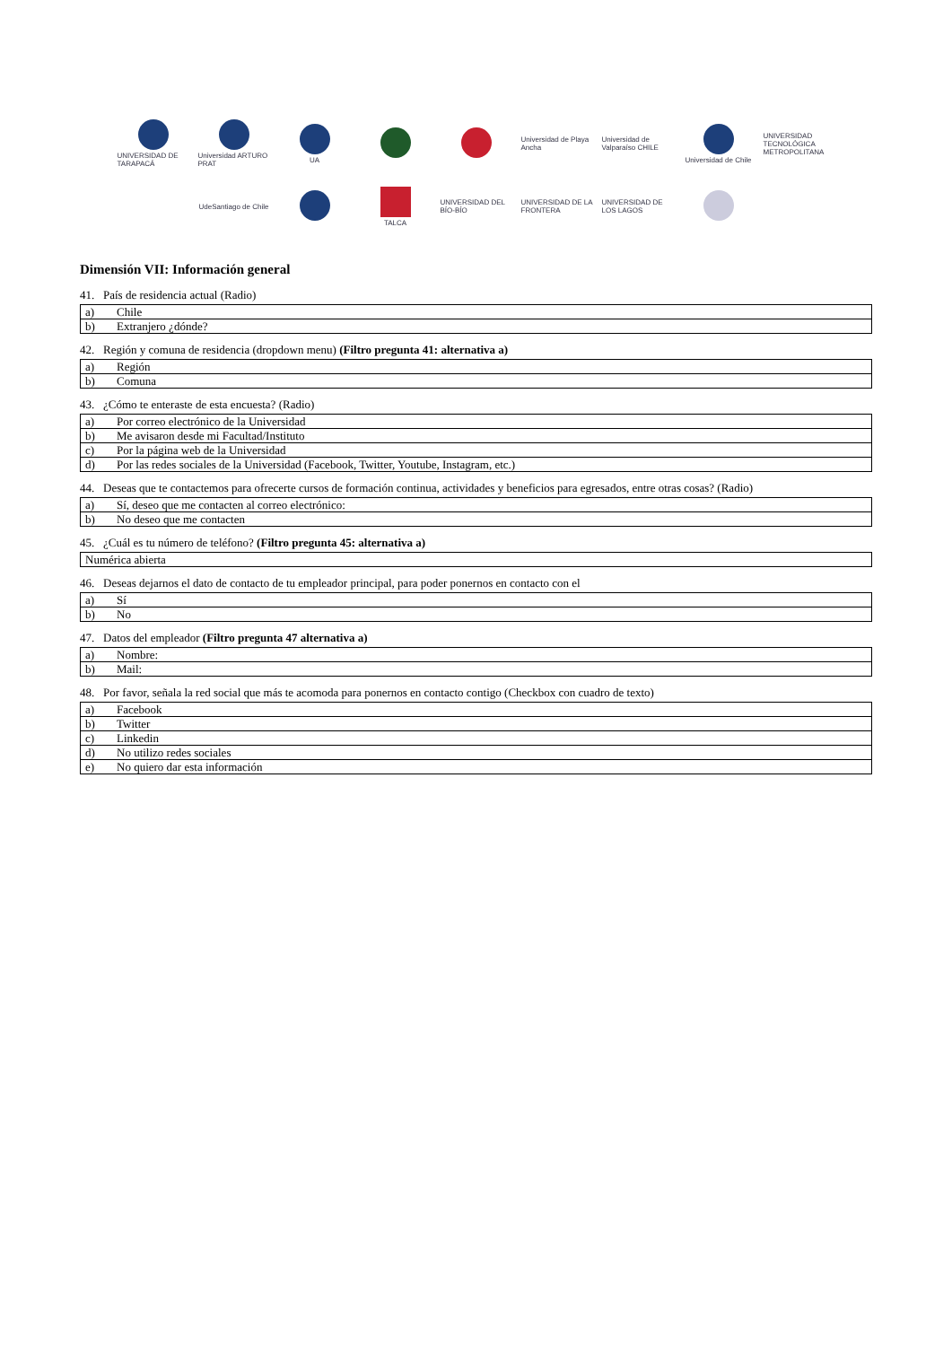UNIVERSIDAD DE TARAPACÁ
Universidad ARTURO PRAT
UA
Universidad de Playa Ancha
Universidad de Valparaíso CHILE
Universidad de Chile
UNIVERSIDAD TECNOLÓGICA METROPOLITANA
UdeSantiago de Chile
TALCA
UNIVERSIDAD DEL BÍO-BÍO
UNIVERSIDAD DE LA FRONTERA
UNIVERSIDAD DE LOS LAGOS
Dimensión VII: Información general
41. País de residencia actual (Radio)
| a) | Chile |
| b) | Extranjero ¿dónde? |
42. Región y comuna de residencia (dropdown menu) (Filtro pregunta 41: alternativa a)
| a) | Región |
| b) | Comuna |
43. ¿Cómo te enteraste de esta encuesta? (Radio)
| a) | Por correo electrónico de la Universidad |
| b) | Me avisaron desde mi Facultad/Instituto |
| c) | Por la página web de la Universidad |
| d) | Por las redes sociales de la Universidad (Facebook, Twitter, Youtube, Instagram, etc.) |
44. Deseas que te contactemos para ofrecerte cursos de formación continua, actividades y beneficios para egresados, entre otras cosas? (Radio)
| a) | Sí, deseo que me contacten al correo electrónico: |
| b) | No deseo que me contacten |
45. ¿Cuál es tu número de teléfono? (Filtro pregunta 45: alternativa a)
| Numérica abierta |
46. Deseas dejarnos el dato de contacto de tu empleador principal, para poder ponernos en contacto con el
| a) | Sí |
| b) | No |
47. Datos del empleador (Filtro pregunta 47 alternativa a)
| a) | Nombre: |
| b) | Mail: |
48. Por favor, señala la red social que más te acomoda para ponernos en contacto contigo (Checkbox con cuadro de texto)
| a) | Facebook |
| b) | Twitter |
| c) | Linkedin |
| d) | No utilizo redes sociales |
| e) | No quiero dar esta información |